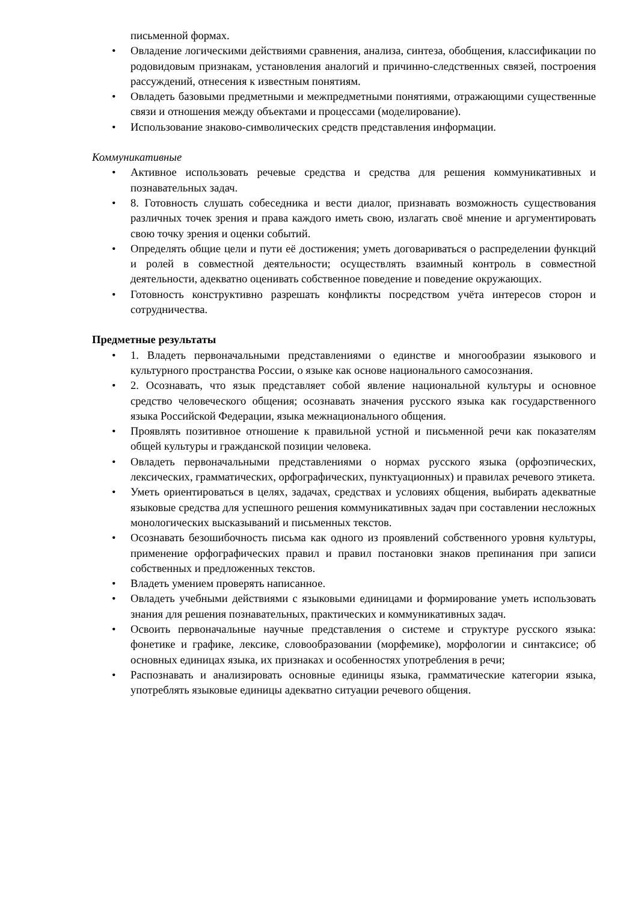письменной формах.
• Овладение логическими действиями сравнения, анализа, синтеза, обобщения, классификации по родовидовым признакам, установления аналогий и причинно-следственных связей, построения рассуждений, отнесения к известным понятиям.
• Овладеть базовыми предметными и межпредметными понятиями, отражающими существенные связи и отношения между объектами и процессами (моделирование).
• Использование знаково-символических средств представления информации.
Коммуникативные
• Активное использовать речевые средства и средства для решения коммуникативных и познавательных задач.
• 8. Готовность слушать собеседника и вести диалог, признавать возможность существования различных точек зрения и права каждого иметь свою, излагать своё мнение и аргументировать свою точку зрения и оценки событий.
• Определять общие цели и пути её достижения; уметь договариваться о распределении функций и ролей в совместной деятельности; осуществлять взаимный контроль в совместной деятельности, адекватно оценивать собственное поведение и поведение окружающих.
• Готовность конструктивно разрешать конфликты посредством учёта интересов сторон и сотрудничества.
Предметные результаты
• 1. Владеть первоначальными представлениями о единстве и многообразии языкового и культурного пространства России, о языке как основе национального самосознания.
• 2. Осознавать, что язык представляет собой явление национальной культуры и основное средство человеческого общения; осознавать значения русского языка как государственного языка Российской Федерации, языка межнационального общения.
• Проявлять позитивное отношение к правильной устной и письменной речи как показателям общей культуры и гражданской позиции человека.
• Овладеть первоначальными представлениями о нормах русского языка (орфоэпических, лексических, грамматических, орфографических, пунктуационных) и правилах речевого этикета.
• Уметь ориентироваться в целях, задачах, средствах и условиях общения, выбирать адекватные языковые средства для успешного решения коммуникативных задач при составлении несложных монологических высказываний и письменных текстов.
• Осознавать безошибочность письма как одного из проявлений собственного уровня культуры, применение орфографических правил и правил постановки знаков препинания при записи собственных и предложенных текстов.
• Владеть умением проверять написанное.
• Овладеть учебными действиями с языковыми единицами и формирование уметь использовать знания для решения познавательных, практических и коммуникативных задач.
• Освоить первоначальные научные представления о системе и структуре русского языка: фонетике и графике, лексике, словообразовании (морфемике), морфологии и синтаксисе; об основных единицах языка, их признаках и особенностях употребления в речи;
• Распознавать и анализировать основные единицы языка, грамматические категории языка, употреблять языковые единицы адекватно ситуации речевого общения.